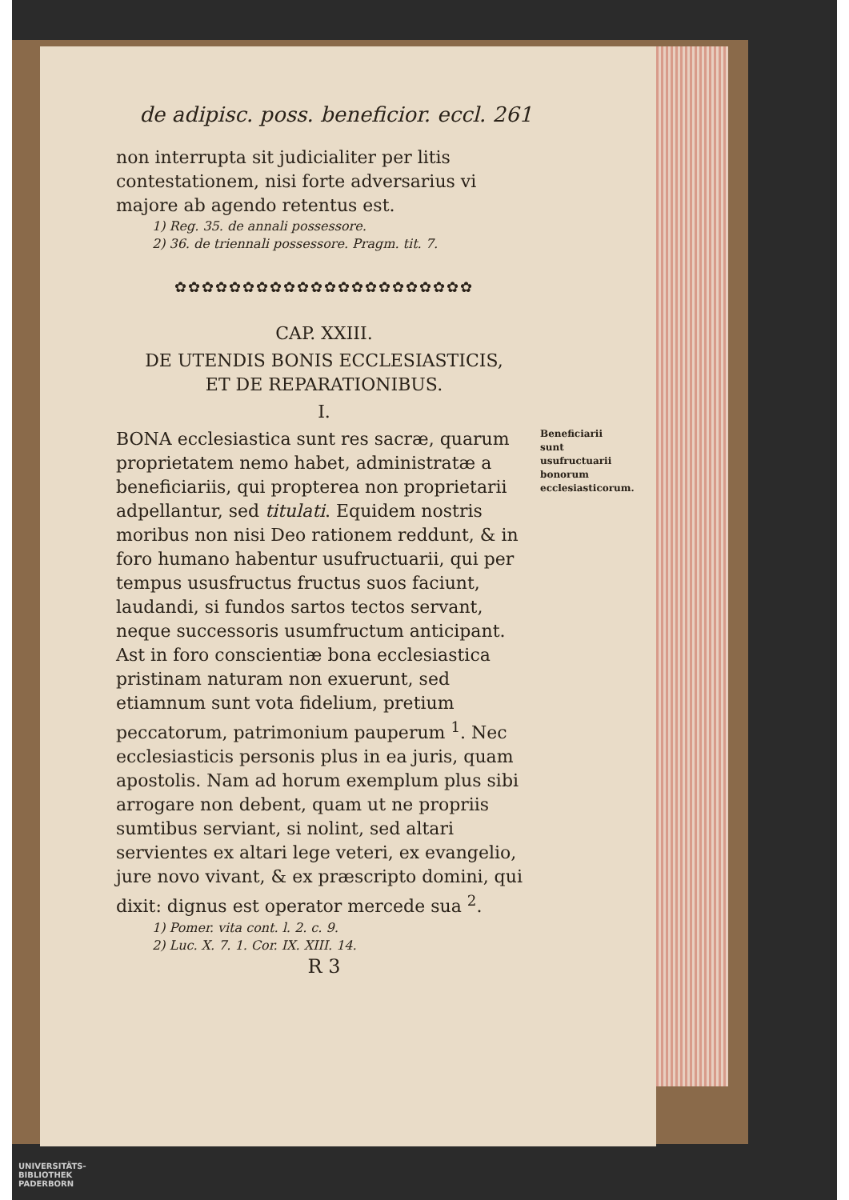de adipisc. poss. beneficior. eccl. 261
non interrupta sit judicialiter per litis contestationem, nisi forte adversarius vi majore ab agendo retentus est.
1) Reg. 35. de annali possessore.
2) 36. de triennali possessore. Pragm. tit. 7.
✿✿✿✿✿✿✿✿✿✿✿✿✿✿✿✿✿✿✿✿✿✿
CAP. XXIII.
DE UTENDIS BONIS ECCLESIASTICIS,
ET DE REPARATIONIBUS.
I.
BONA ecclesiastica sunt res sacræ, quarum proprietatem nemo habet, administratæ a beneficiariis, qui propterea non proprietarii adpellantur, sed titulati. Equidem nostris moribus non nisi Deo rationem reddunt, & in foro humano habentur usufructuarii, qui per tempus ususfructus fructus suos faciunt, laudandi, si fundos sartos tectos servant, neque successoris usumfructum anticipant. Ast in foro conscientiæ bona ecclesiastica pristinam naturam non exuerunt, sed etiamnum sunt vota fidelium, pretium peccatorum, patrimonium pauperum <sup>1</sup>. Nec ecclesiasticis personis plus in ea juris, quam apostolis. Nam ad horum exemplum plus sibi arrogare non debent, quam ut ne propriis sumtibus serviant, si nolint, sed altari servientes ex altari lege veteri, ex evangelio, jure novo vivant, & ex præscripto domini, qui dixit: dignus est operator mercede sua <sup>2</sup>.
Beneficiarii sunt usufructuarii bonorum ecclesiasticorum.
1) Pomer. vita cont. l. 2. c. 9.
2) Luc. X. 7. 1. Cor. IX. XIII. 14.
R 3
UNIVERSITÄTS-
BIBLIOTHEK
PADERBORN